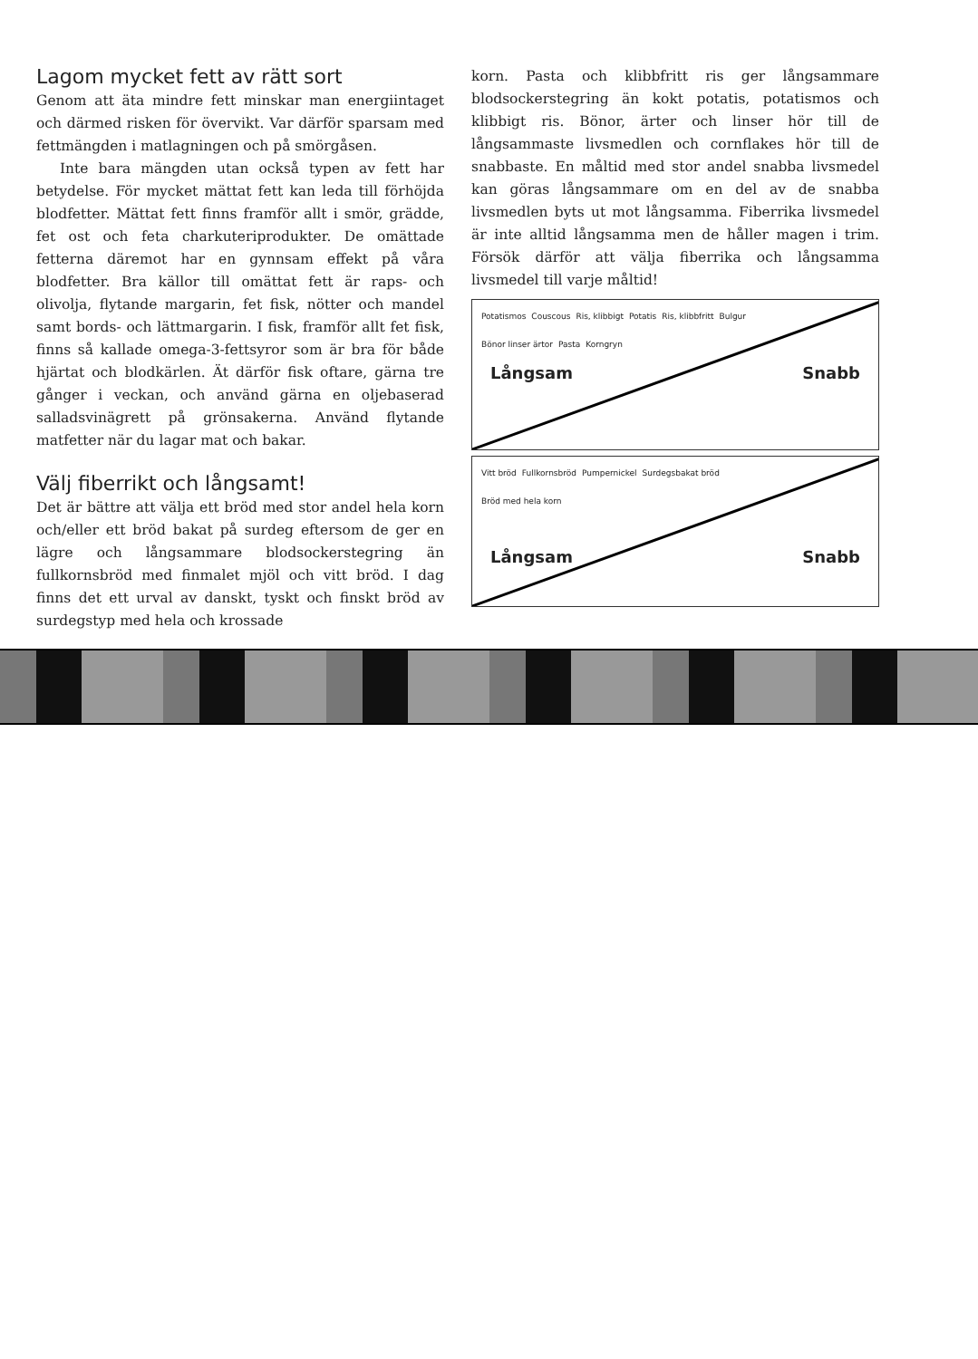Lagom mycket fett av rätt sort
Genom att äta mindre fett minskar man energiintaget och därmed risken för övervikt. Var därför sparsam med fettmängden i matlagningen och på smörgåsen.
Inte bara mängden utan också typen av fett har betydelse. För mycket mättat fett kan leda till förhöjda blodfetter. Mättat fett finns framför allt i smör, grädde, fet ost och feta charkuteriprodukter. De omättade fetterna däremot har en gynnsam effekt på våra blodfetter. Bra källor till omättat fett är raps- och olivolja, flytande margarin, fet fisk, nötter och mandel samt bords- och lättmargarin. I fisk, framför allt fet fisk, finns så kallade omega-3-fettsyror som är bra för både hjärtat och blodkärlen. Ät därför fisk oftare, gärna tre gånger i veckan, och använd gärna en oljebaserad salladsvinägrett på grönsakerna. Använd flytande matfetter när du lagar mat och bakar.
Välj fiberrikt och långsamt!
Det är bättre att välja ett bröd med stor andel hela korn och/eller ett bröd bakat på surdeg eftersom de ger en lägre och långsammare blodsockerstegring än fullkornsbröd med finmalet mjöl och vitt bröd. I dag finns det ett urval av danskt, tyskt och finskt bröd av surdegstyp med hela och krossade
korn. Pasta och klibbfritt ris ger långsammare blodsockerstegring än kokt potatis, potatismos och klibbigt ris. Bönor, ärter och linser hör till de långsammaste livsmedlen och cornflakes hör till de snabbaste. En måltid med stor andel snabba livsmedel kan göras långsammare om en del av de snabba livsmedlen byts ut mot långsamma. Fiberrika livsmedel är inte alltid långsamma men de håller magen i trim. Försök därför att välja fiberrika och långsamma livsmedel till varje måltid!
Potatismos Couscous Ris, klibbigt Potatis Ris, klibbfritt Bulgur Bönor linser ärtor Pasta Korngryn
Långsam Snabb
Vitt bröd Fullkornsbröd Pumpernickel Surdegsbakat bröd Bröd med hela korn
Långsam Snabb